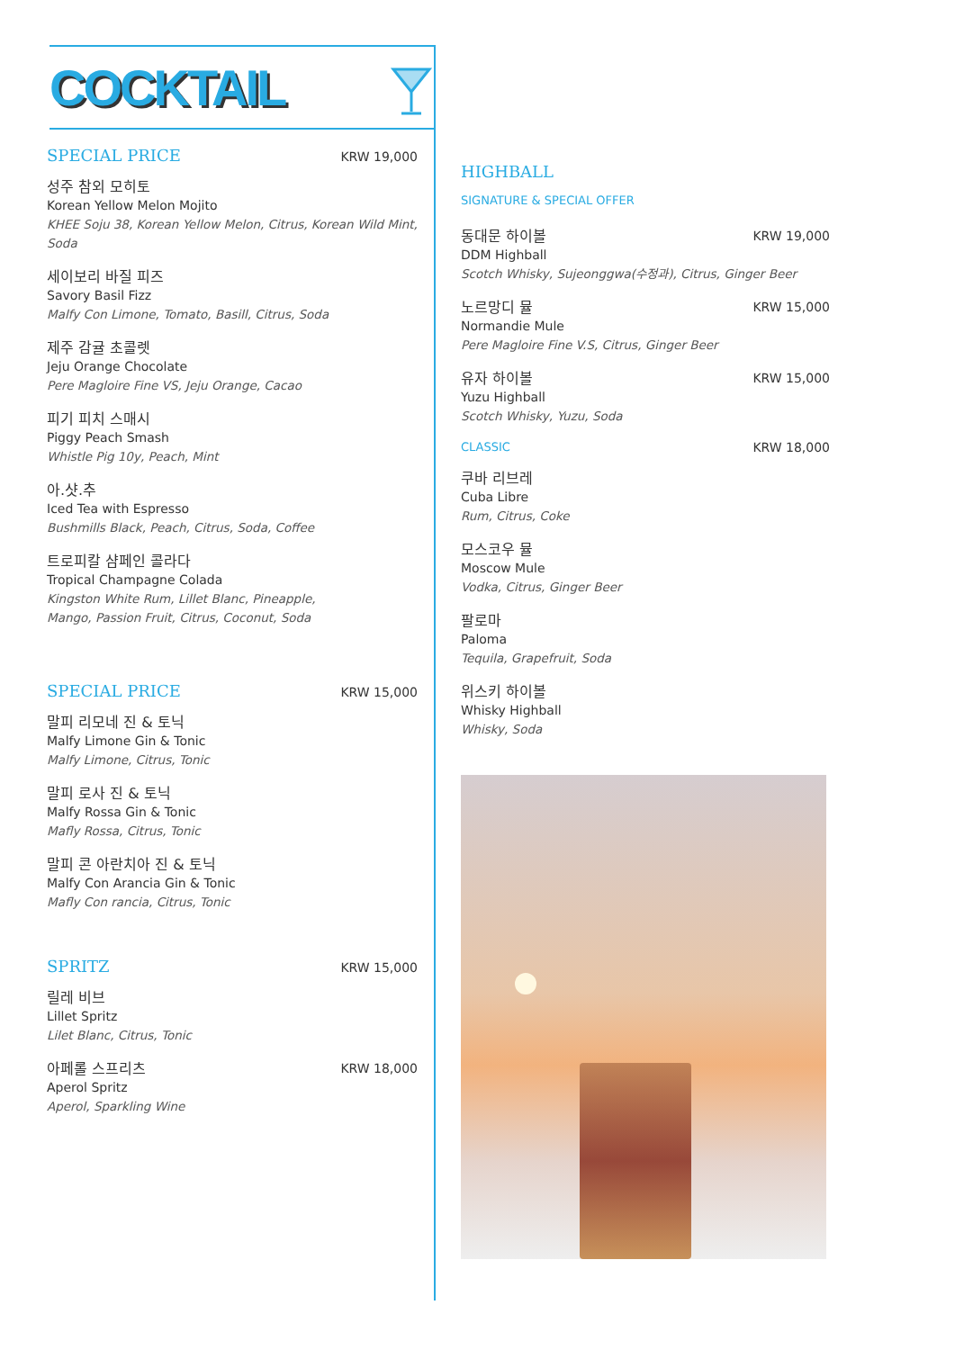COCKTAIL
SPECIAL PRICE
KRW 19,000
성주 참외 모히토
Korean Yellow Melon Mojito
KHEE Soju 38, Korean Yellow Melon, Citrus, Korean Wild Mint, Soda
세이보리 바질 피즈
Savory Basil Fizz
Malfy Con Limone, Tomato, Basill, Citrus, Soda
제주 감귤 초콜렛
Jeju Orange Chocolate
Pere Magloire Fine VS, Jeju Orange, Cacao
피기 피치 스매시
Piggy Peach Smash
Whistle Pig 10y, Peach, Mint
아.샷.추
Iced Tea with Espresso
Bushmills Black, Peach, Citrus, Soda, Coffee
트로피칼 샴페인 콜라다
Tropical Champagne Colada
Kingston White Rum, Lillet Blanc, Pineapple,
Mango, Passion Fruit, Citrus, Coconut, Soda
SPECIAL PRICE
KRW 15,000
말피 리모네 진 & 토닉
Malfy Limone Gin & Tonic
Malfy Limone, Citrus, Tonic
말피 로사 진 & 토닉
Malfy Rossa Gin & Tonic
Mafly Rossa, Citrus, Tonic
말피 콘 아란치아 진 & 토닉
Malfy Con Arancia Gin & Tonic
Mafly Con rancia, Citrus, Tonic
SPRITZ
KRW 15,000
릴레 비브
Lillet Spritz
Lilet Blanc, Citrus, Tonic
아페롤 스프리츠 KRW 18,000
Aperol Spritz
Aperol, Sparkling Wine
HIGHBALL
SIGNATURE & SPECIAL OFFER
동대문 하이볼 KRW 19,000
DDM Highball
Scotch Whisky, Sujeonggwa(수정과), Citrus, Ginger Beer
노르망디 뮬 KRW 15,000
Normandie Mule
Pere Magloire Fine V.S, Citrus, Ginger Beer
유자 하이볼 KRW 15,000
Yuzu Highball
Scotch Whisky, Yuzu, Soda
CLASSIC KRW 18,000
쿠바 리브레
Cuba Libre
Rum, Citrus, Coke
모스코우 뮬
Moscow Mule
Vodka, Citrus, Ginger Beer
팔로마
Paloma
Tequila, Grapefruit, Soda
위스키 하이볼
Whisky Highball
Whisky, Soda